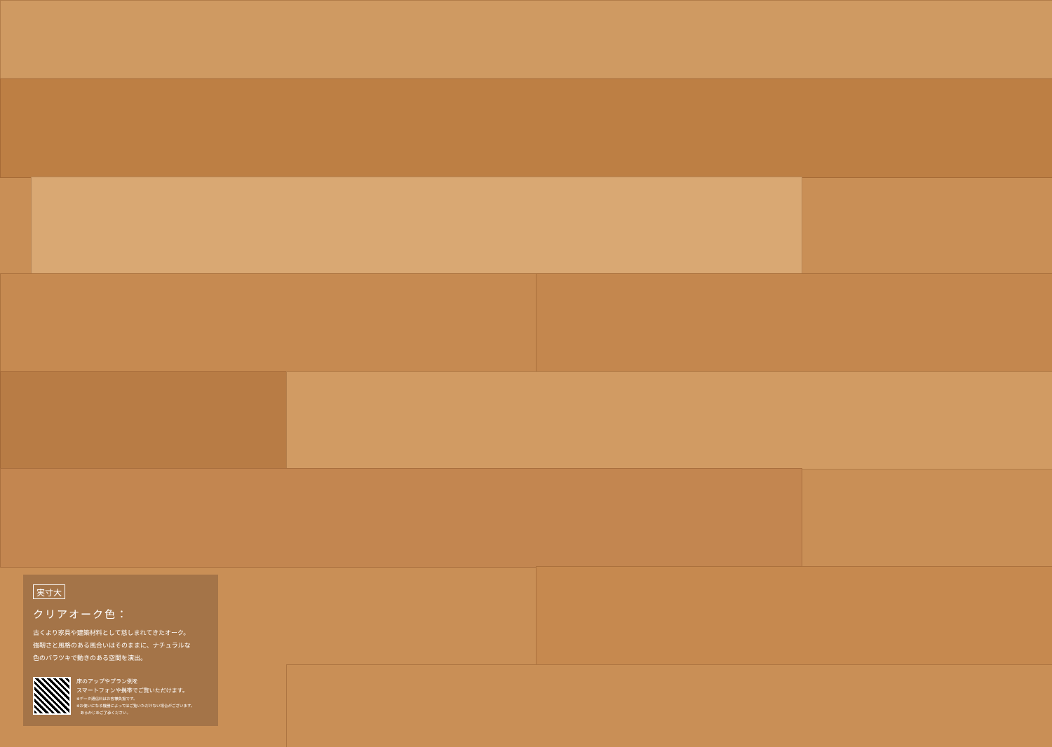実寸大
クリアオーク色：
古くより家具や建築材料として慈しまれてきたオーク。
強靭さと風格のある風合いはそのままに、ナチュラルな
色のバラツキで動きのある空間を演出。
床のアップやプラン例を
スマートフォンや携帯でご覧いただけます。
※データ通信料はお客様負担です。
※お使いになる機器によってはご覧いただけない場合がございます。
　あらかじめご了承ください。